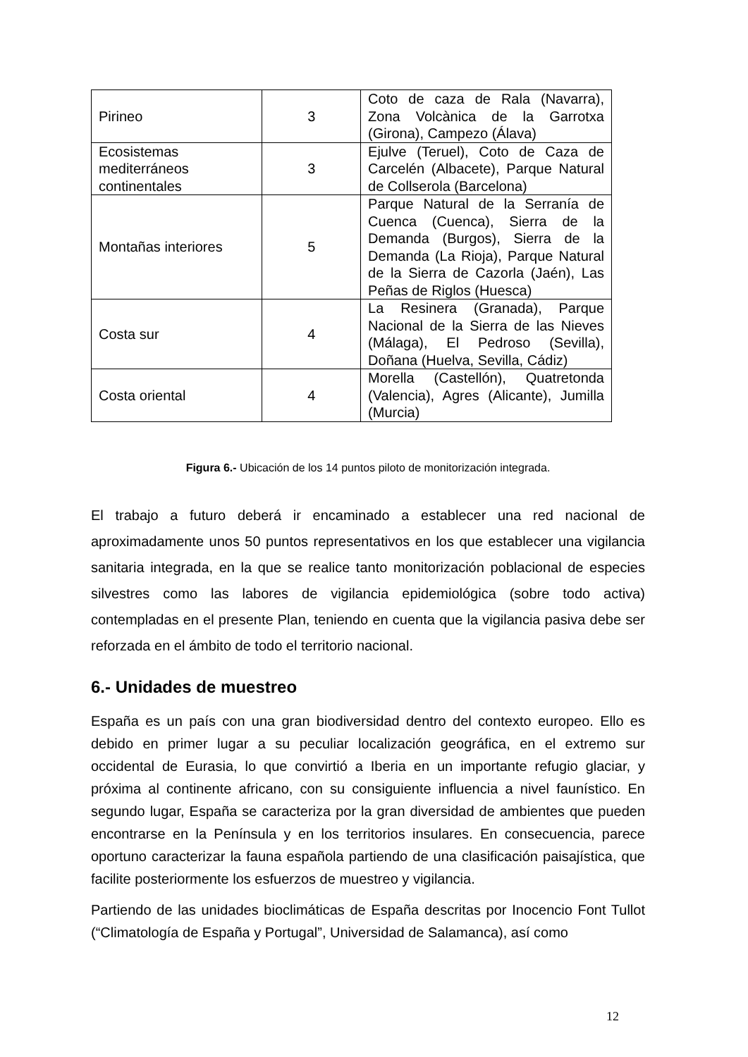| Pirineo | 3 | Coto de caza de Rala (Navarra), Zona Volcànica de la Garrotxa (Girona), Campezo (Álava) |
| Ecosistemas mediterráneos continentales | 3 | Ejulve (Teruel), Coto de Caza de Carcelén (Albacete), Parque Natural de Collserola (Barcelona) |
| Montañas interiores | 5 | Parque Natural de la Serranía de Cuenca (Cuenca), Sierra de la Demanda (Burgos), Sierra de la Demanda (La Rioja), Parque Natural de la Sierra de Cazorla (Jaén), Las Peñas de Riglos (Huesca) |
| Costa sur | 4 | La Resinera (Granada), Parque Nacional de la Sierra de las Nieves (Málaga), El Pedroso (Sevilla), Doñana (Huelva, Sevilla, Cádiz) |
| Costa oriental | 4 | Morella (Castellón), Quatretonda (Valencia), Agres (Alicante), Jumilla (Murcia) |
Figura 6.- Ubicación de los 14 puntos piloto de monitorización integrada.
El trabajo a futuro deberá ir encaminado a establecer una red nacional de aproximadamente unos 50 puntos representativos en los que establecer una vigilancia sanitaria integrada, en la que se realice tanto monitorización poblacional de especies silvestres como las labores de vigilancia epidemiológica (sobre todo activa) contempladas en el presente Plan, teniendo en cuenta que la vigilancia pasiva debe ser reforzada en el ámbito de todo el territorio nacional.
6.- Unidades de muestreo
España es un país con una gran biodiversidad dentro del contexto europeo. Ello es debido en primer lugar a su peculiar localización geográfica, en el extremo sur occidental de Eurasia, lo que convirtió a Iberia en un importante refugio glaciar, y próxima al continente africano, con su consiguiente influencia a nivel faunístico. En segundo lugar, España se caracteriza por la gran diversidad de ambientes que pueden encontrarse en la Península y en los territorios insulares. En consecuencia, parece oportuno caracterizar la fauna española partiendo de una clasificación paisajística, que facilite posteriormente los esfuerzos de muestreo y vigilancia.
Partiendo de las unidades bioclimáticas de España descritas por Inocencio Font Tullot (“Climatología de España y Portugal”, Universidad de Salamanca), así como
12